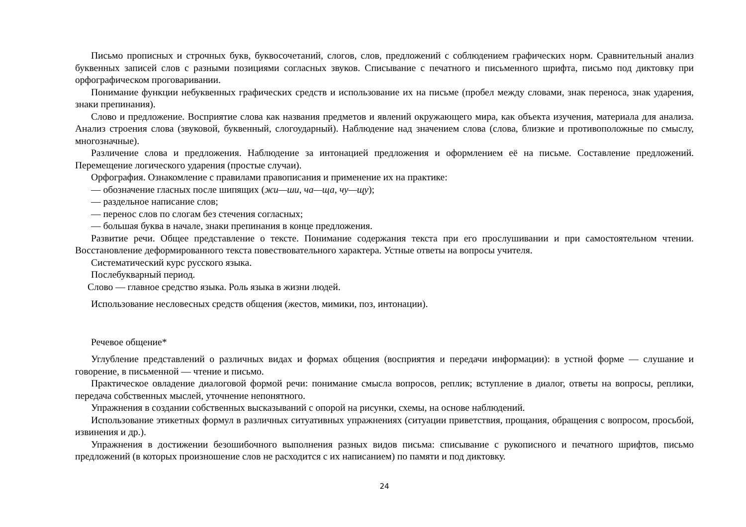Письмо прописных и строчных букв, буквосочетаний, слогов, слов, предложений с соблюдением графических норм. Сравнительный анализ буквенных записей слов с разными позициями согласных звуков. Списывание с печатного и письменного шрифта, письмо под диктовку при орфографическом проговаривании.
Понимание функции небуквенных графических средств и использование их на письме (пробел между словами, знак переноса, знак ударения, знаки препинания).
Слово и предложение. Восприятие слова как названия предметов и явлений окружающего мира, как объекта изучения, материала для анализа. Анализ строения слова (звуковой, буквенный, слогоударный). Наблюдение над значением слова (слова, близкие и противоположные по смыслу, многозначные).
Различение слова и предложения. Наблюдение за интонацией предложения и оформлением её на письме. Составление предложений. Перемещение логического ударения (простые случаи).
Орфография. Ознакомление с правилами правописания и применение их на практике:
— обозначение гласных после шипящих (жи—ши, ча—ща, чу—щу);
— раздельное написание слов;
— перенос слов по слогам без стечения согласных;
— большая буква в начале, знаки препинания в конце предложения.
Развитие речи. Общее представление о тексте. Понимание содержания текста при его прослушивании и при самостоятельном чтении. Восстановление деформированного текста повествовательного характера. Устные ответы на вопросы учителя.
Систематический курс русского языка.
Послебукварный период.
Слово — главное средство языка. Роль языка в жизни людей.
Использование несловесных средств общения (жестов, мимики, поз, интонации).
Речевое общение*
Углубление представлений о различных видах и формах общения (восприятия и передачи информации): в устной форме — слушание и говорение, в письменной — чтение и письмо.
Практическое овладение диалоговой формой речи: понимание смысла вопросов, реплик; вступление в диалог, ответы на вопросы, реплики, передача собственных мыслей, уточнение непонятного.
Упражнения в создании собственных высказываний с опорой на рисунки, схемы, на основе наблюдений.
Использование этикетных формул в различных ситуативных упражнениях (ситуации приветствия, прощания, обращения с вопросом, просьбой, извинения и др.).
Упражнения в достижении безошибочного выполнения разных видов письма: списывание с рукописного и печатного шрифтов, письмо предложений (в которых произношение слов не расходится с их написанием) по памяти и под диктовку.
24